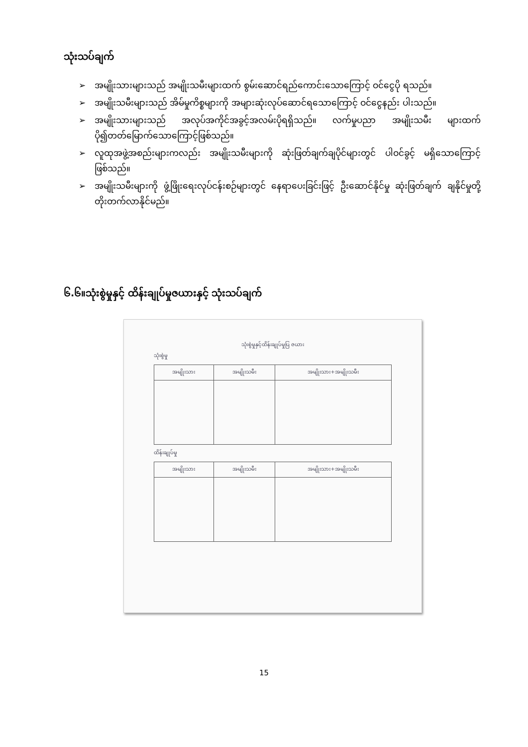သုံးသပ်ချက်
➢ အမျိုးသားများသည် အမျိုးသမီးများထက် စွမ်းဆောင်ရည်ကောင်းသောကြောင့် ဝင်ငွေပို ရသည်။
➢ အမျိုးသမီးများသည် အိမ်မှုကိစ္စများကို အများဆုံးလုပ်ဆောင်ရသောကြောင့် ဝင်ငွေနည်း ပါးသည်။
➢ အမျိုးသားများသည် အလုပ်အကိုင်အခွင့်အလမ်းပိုရရှိသည်။ လက်မှုပညာ အမျိုးသမီး များထက် ပို၍တတ်မြောက်သောကြောင့်ဖြစ်သည်။
➢ လူထုအဖွဲ့အစည်းများကလည်း အမျိုးသမီးများကို ဆုံးဖြတ်ချက်ချပိုင်များတွင် ပါဝင်ခွင့် မရှိသောကြောင့် ဖြစ်သည်။
➢ အမျိုးသမီးများကို ဖွံ့ဖြိုးရေးလုပ်ငန်းစဉ်များတွင် နေရာပေးခြင်းဖြင့် ဦးဆောင်နိုင်မှု ဆုံးဖြတ်ချက် ချနိုင်မှုတို့ တိုးတက်လာနိုင်မည်။
၆.၆။သုံးစွဲမှုနှင့် ထိန်းချုပ်မှုဇယားနှင့် သုံးသပ်ချက်
သုံးစွဲမှုနှင့်ထိန်းချုပ်မှုပြ ဇယား
သုံးစွဲမှု
| အမျိုးသား | အမျိုးသမီး | အမျိုးသား+အမျိုးသမီး |
| --- | --- | --- |
ထိန်းချုပ်မှု
| အမျိုးသား | အမျိုးသမီး | အမျိုးသား+အမျိုးသမီး |
| --- | --- | --- |
15